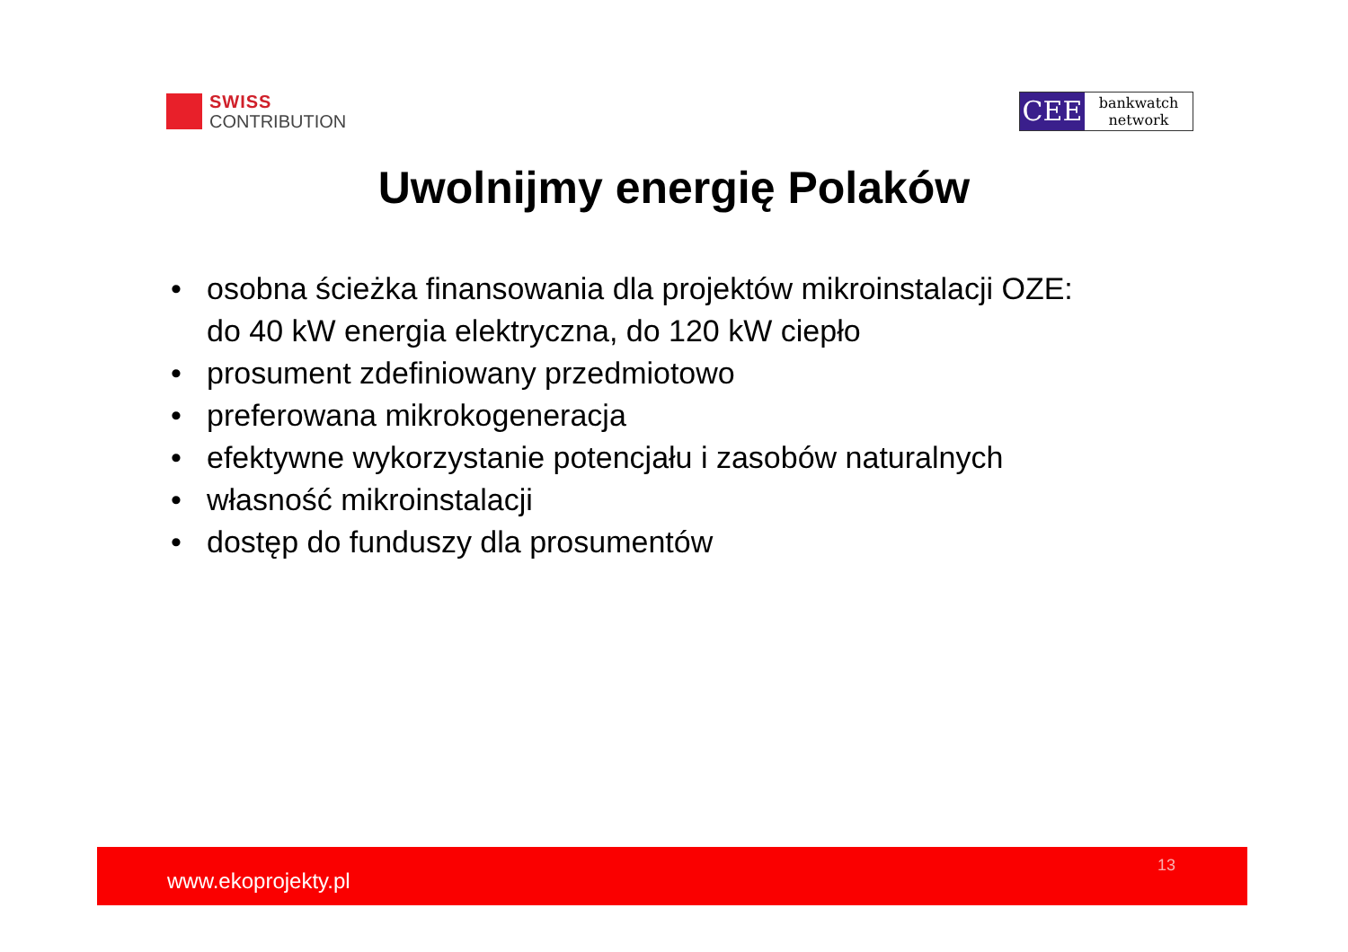SWISS
CONTRIBUTION
CEE
bankwatch
network
Uwolnijmy energię Polaków
• osobna ścieżka finansowania dla projektów mikroinstalacji OZE:
do 40 kW energia elektryczna, do 120 kW ciepło
• prosument zdefiniowany przedmiotowo
• preferowana mikrokogeneracja
• efektywne wykorzystanie potencjału i zasobów naturalnych
• własność mikroinstalacji
• dostęp do funduszy dla prosumentów
www.ekoprojekty.pl
13